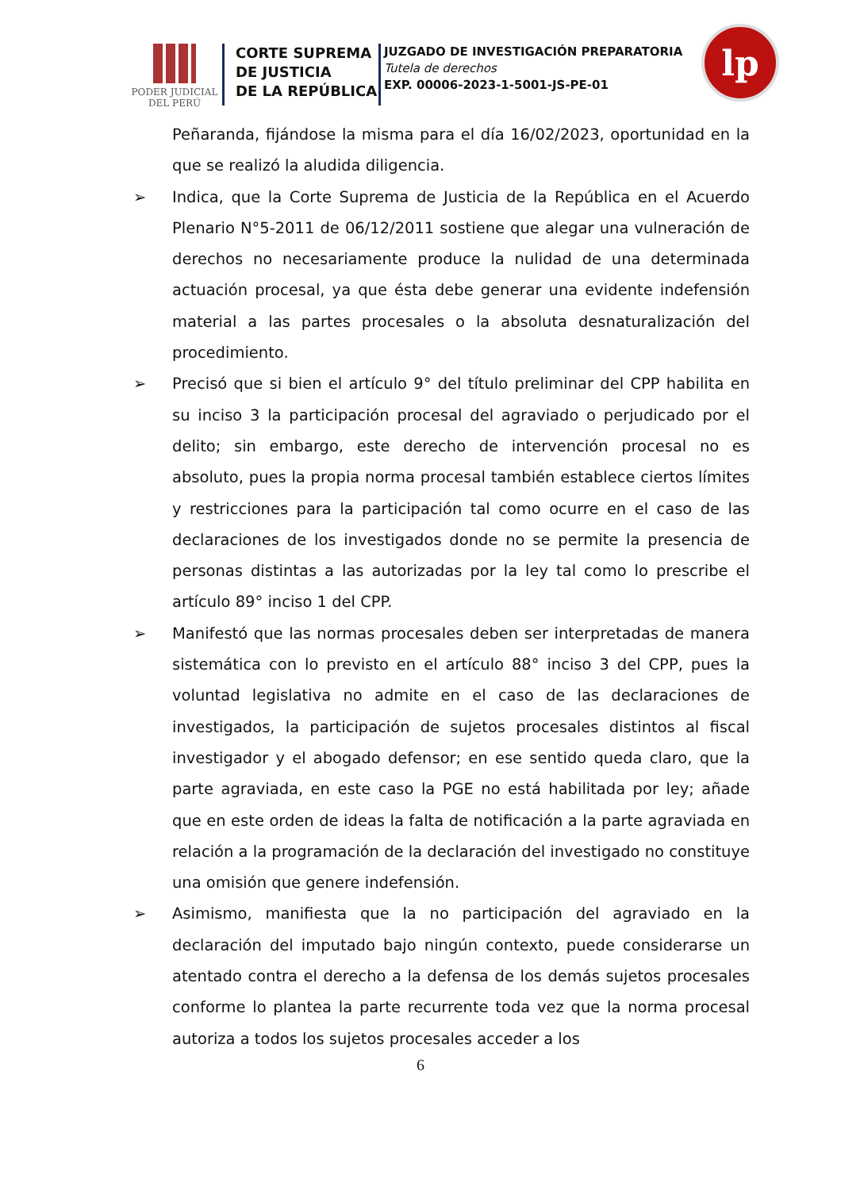PODER JUDICIAL
DEL PERÚ
CORTE SUPREMA
DE JUSTICIA
DE LA REPÚBLICA
JUZGADO DE INVESTIGACIÓN PREPARATORIA
Tutela de derechos
EXP. 00006-2023-1-5001-JS-PE-01
lp
Peñaranda, fijándose la misma para el día 16/02/2023, oportunidad en la que se realizó la aludida diligencia.
➢ Indica, que la Corte Suprema de Justicia de la República en el Acuerdo Plenario N°5-2011 de 06/12/2011 sostiene que alegar una vulneración de derechos no necesariamente produce la nulidad de una determinada actuación procesal, ya que ésta debe generar una evidente indefensión material a las partes procesales o la absoluta desnaturalización del procedimiento.
➢ Precisó que si bien el artículo 9° del título preliminar del CPP habilita en su inciso 3 la participación procesal del agraviado o perjudicado por el delito; sin embargo, este derecho de intervención procesal no es absoluto, pues la propia norma procesal también establece ciertos límites y restricciones para la participación tal como ocurre en el caso de las declaraciones de los investigados donde no se permite la presencia de personas distintas a las autorizadas por la ley tal como lo prescribe el artículo 89° inciso 1 del CPP.
➢ Manifestó que las normas procesales deben ser interpretadas de manera sistemática con lo previsto en el artículo 88° inciso 3 del CPP, pues la voluntad legislativa no admite en el caso de las declaraciones de investigados, la participación de sujetos procesales distintos al fiscal investigador y el abogado defensor; en ese sentido queda claro, que la parte agraviada, en este caso la PGE no está habilitada por ley; añade que en este orden de ideas la falta de notificación a la parte agraviada en relación a la programación de la declaración del investigado no constituye una omisión que genere indefensión.
➢ Asimismo, manifiesta que la no participación del agraviado en la declaración del imputado bajo ningún contexto, puede considerarse un atentado contra el derecho a la defensa de los demás sujetos procesales conforme lo plantea la parte recurrente toda vez que la norma procesal autoriza a todos los sujetos procesales acceder a los
6